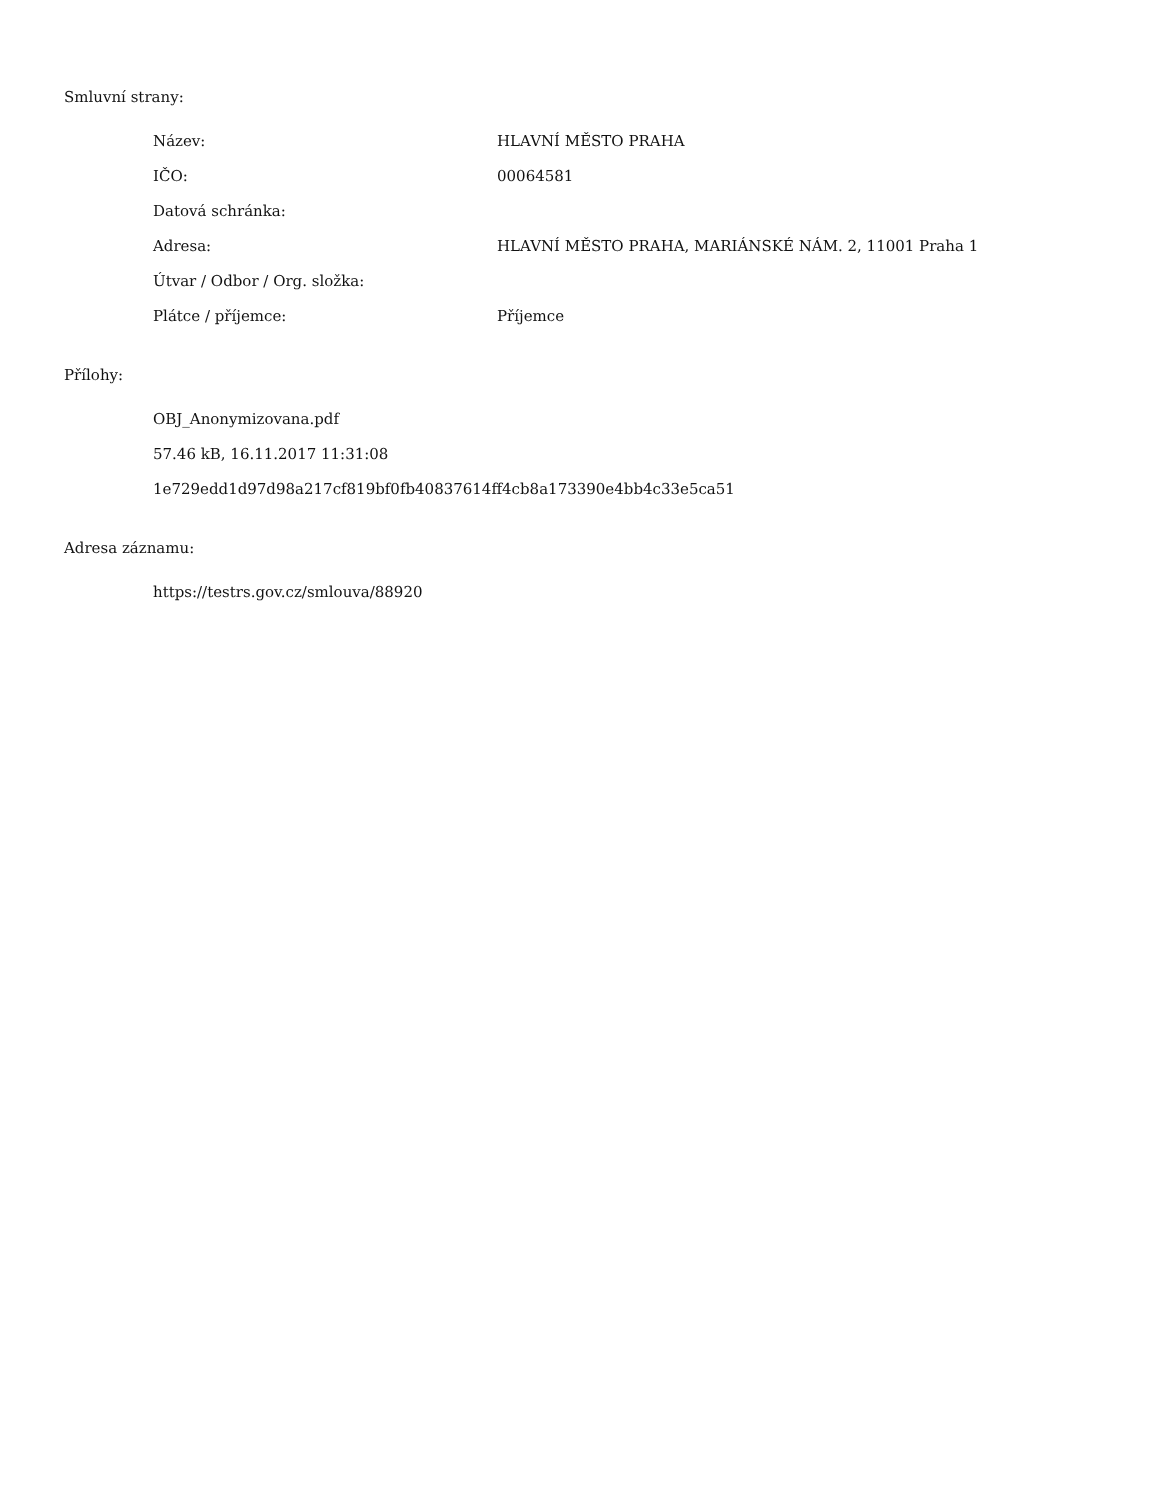Smluvní strany:
| Název: | HLAVNÍ MĚSTO PRAHA |
| IČO: | 00064581 |
| Datová schránka: | |
| Adresa: | HLAVNÍ MĚSTO PRAHA, MARIÁNSKÉ NÁM. 2, 11001 Praha 1 |
| Útvar / Odbor / Org. složka: | |
| Plátce / příjemce: | Příjemce |
Přílohy:
OBJ_Anonymizovana.pdf
57.46 kB, 16.11.2017 11:31:08
1e729edd1d97d98a217cf819bf0fb40837614ff4cb8a173390e4bb4c33e5ca51
Adresa záznamu:
https://testrs.gov.cz/smlouva/88920